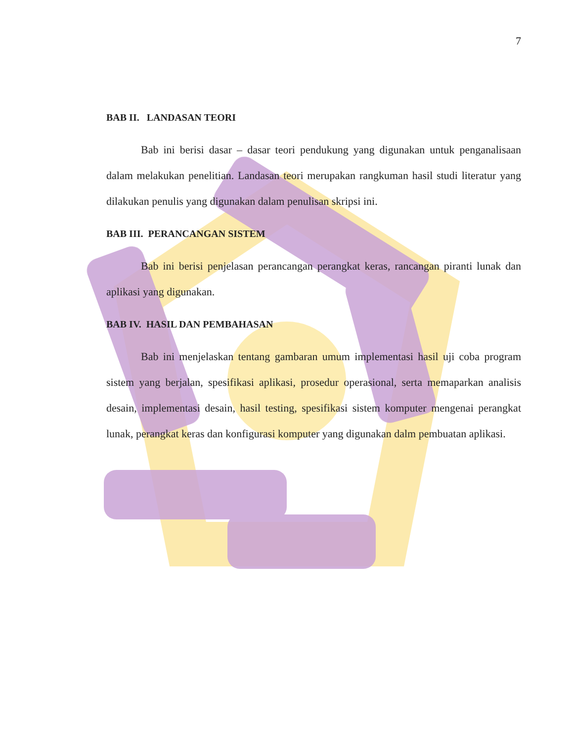7
BAB II. LANDASAN TEORI
Bab ini berisi dasar – dasar teori pendukung yang digunakan untuk penganalisaan dalam melakukan penelitian. Landasan teori merupakan rangkuman hasil studi literatur yang dilakukan penulis yang digunakan dalam penulisan skripsi ini.
BAB III. PERANCANGAN SISTEM
Bab ini berisi penjelasan perancangan perangkat keras, rancangan piranti lunak dan aplikasi yang digunakan.
BAB IV. HASIL DAN PEMBAHASAN
Bab ini menjelaskan tentang gambaran umum implementasi hasil uji coba program sistem yang berjalan, spesifikasi aplikasi, prosedur operasional, serta memaparkan analisis desain, implementasi desain, hasil testing, spesifikasi sistem komputer mengenai perangkat lunak, perangkat keras dan konfigurasi komputer yang digunakan dalm pembuatan aplikasi.